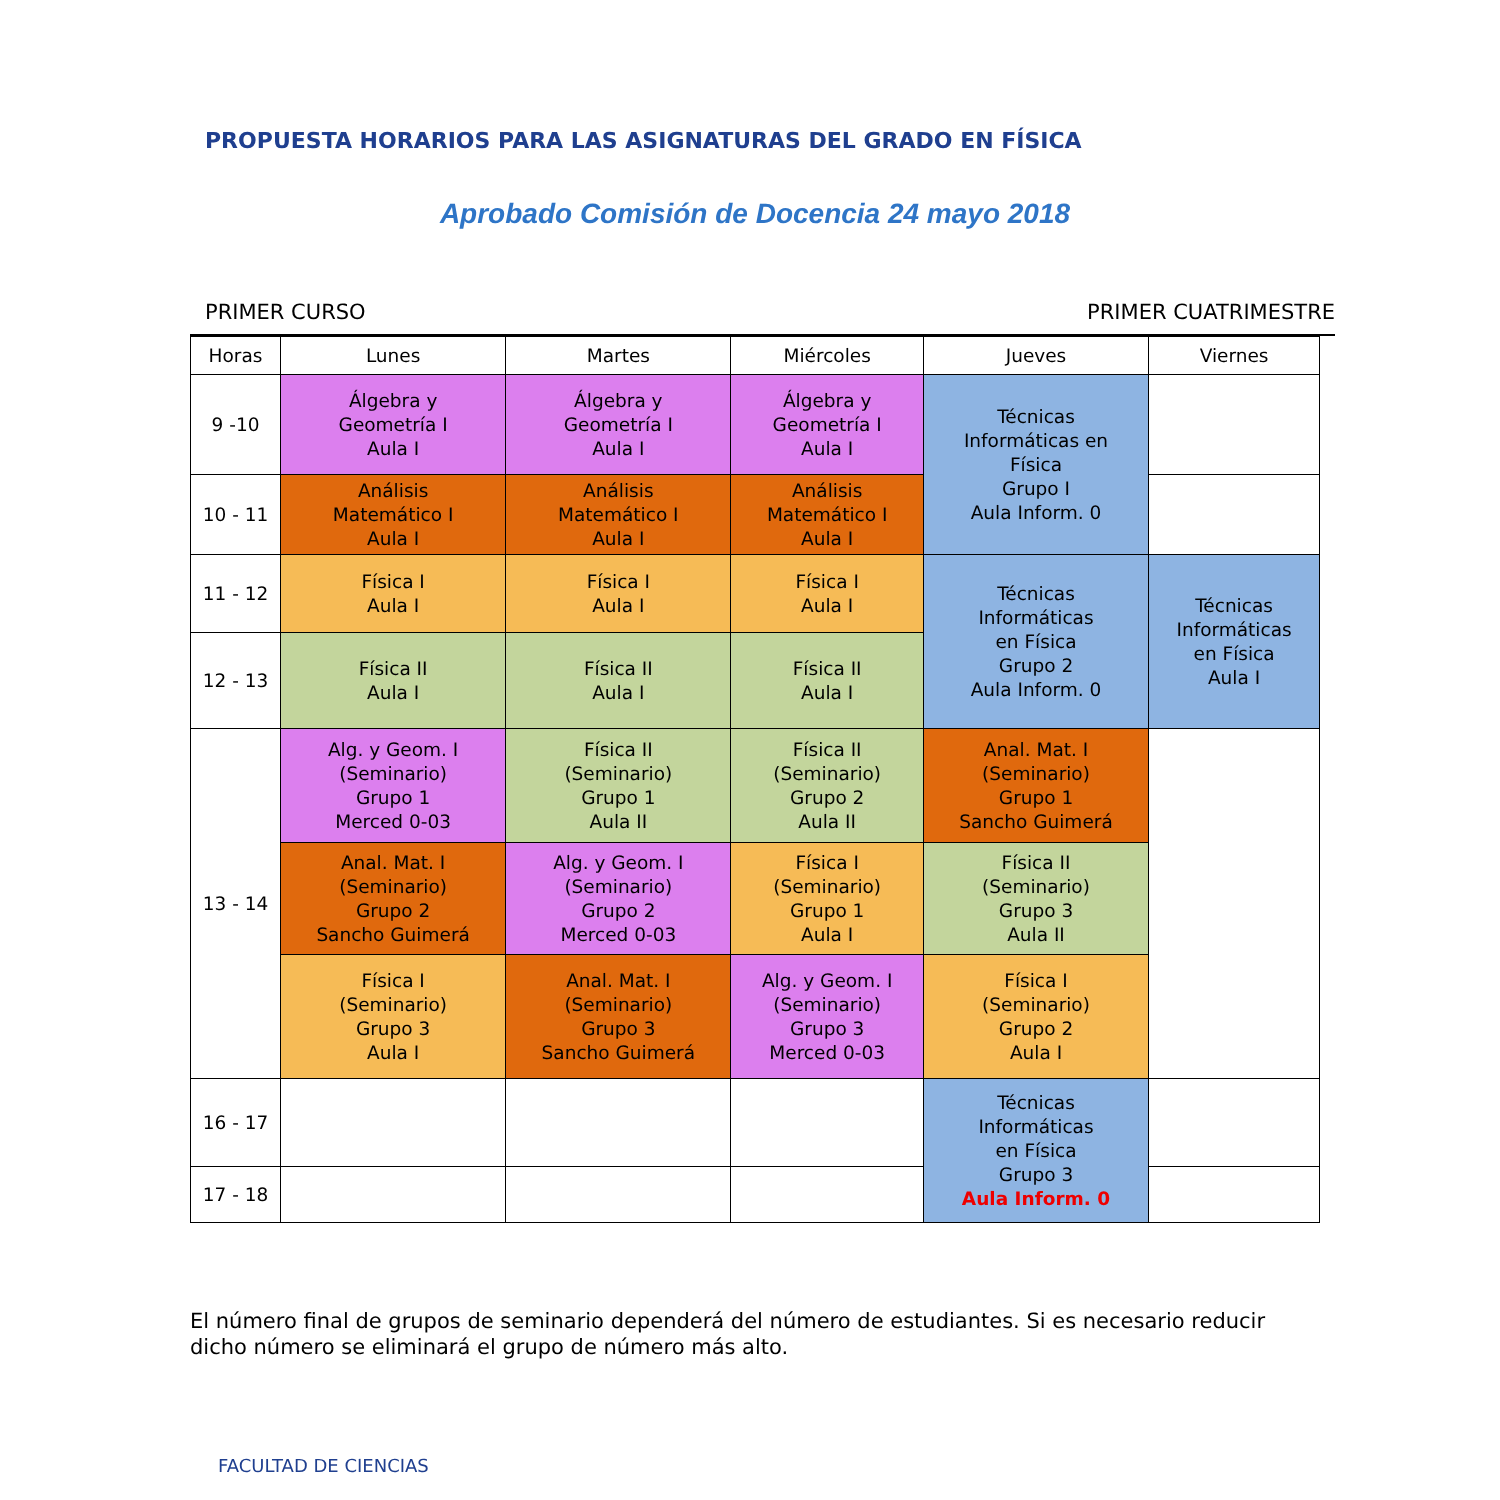PROPUESTA HORARIOS PARA LAS ASIGNATURAS DEL GRADO EN FÍSICA
Aprobado Comisión de Docencia 24 mayo 2018
PRIMER CURSO PRIMER CUATRIMESTRE
| Horas | Lunes | Martes | Miércoles | Jueves | Viernes |
| --- | --- | --- | --- | --- | --- |
| 9 -10 | Álgebra y Geometría I Aula I | Álgebra y Geometría I Aula I | Álgebra y Geometría I Aula I | Técnicas Informáticas en Física Grupo I Aula Inform. 0 | |
| 10 - 11 | Análisis Matemático I Aula I | Análisis Matemático I Aula I | Análisis Matemático I Aula I | | |
| 11 - 12 | Física I Aula I | Física I Aula I | Física I Aula I | Técnicas Informáticas en Física Grupo 2 Aula Inform. 0 | Técnicas Informáticas en Física Aula I |
| 12 - 13 | Física II Aula I | Física II Aula I | Física II Aula I | | |
| 13 - 14 | Alg. y Geom. I (Seminario) Grupo 1 Merced 0-03 | Física II (Seminario) Grupo 1 Aula II | Física II (Seminario) Grupo 2 Aula II | Anal. Mat. I (Seminario) Grupo 1 Sancho Guimerá | |
| | Anal. Mat. I (Seminario) Grupo 2 Sancho Guimerá | Alg. y Geom. I (Seminario) Grupo 2 Merced 0-03 | Física I (Seminario) Grupo 1 Aula I | Física II (Seminario) Grupo 3 Aula II | |
| | Física I (Seminario) Grupo 3 Aula I | Anal. Mat. I (Seminario) Grupo 3 Sancho Guimerá | Alg. y Geom. I (Seminario) Grupo 3 Merced 0-03 | Física I (Seminario) Grupo 2 Aula I | |
| 16 - 17 | | | | Técnicas Informáticas en Física Grupo 3 Aula Inform. 0 | |
| 17 - 18 | | | | | |
El número final de grupos de seminario dependerá del número de estudiantes. Si es necesario reducir dicho número se eliminará el grupo de número más alto.
FACULTAD DE CIENCIAS